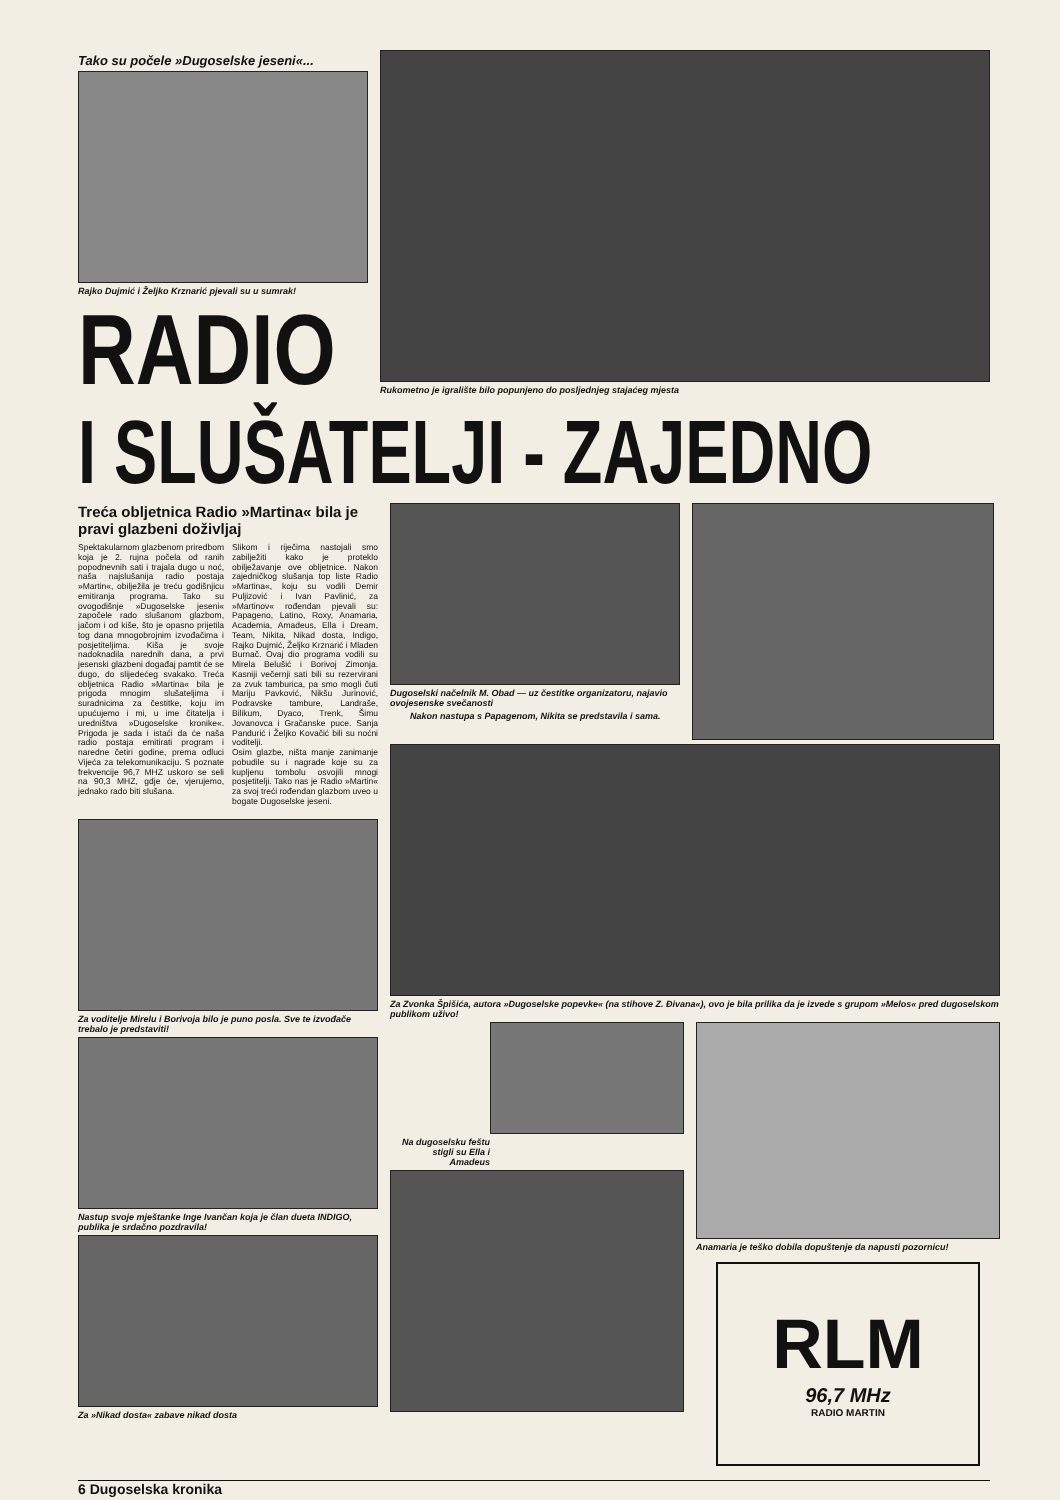Tako su počele »Dugoselske jeseni«...
Rajko Dujmić i Željko Krznarić pjevali su u sumrak!
RADIO
Rukometno je igralište bilo popunjeno do posljednjeg stajaćeg mjesta
I SLUŠATELJI - ZAJEDNO
Treća obljetnica Radio »Martina« bila je pravi glazbeni doživljaj
Spektakularnom glazbenom priredbom koja je 2. rujna počela od ranih popodnevnih sati i trajala dugo u noć, naša najslušanija radio postaja »Martin«, obilježila je treću godišnjicu emitiranja programa. Tako su ovogodišnje »Dugoselske jeseni« započele rado slušanom glazbom, jačom i od kiše, što je opasno prijetila tog dana mnogobrojnim izvođačima i posjetiteljima. Kiša je svoje nadoknadila narednih dana, a prvi jesenski glazbeni događaj pamtit će se dugo, do slijedećeg svakako. Treća obljetnica Radio »Martina« bila je prigoda mnogim slušateljima i suradnicima za čestitke, koju im upućujemo i mi, u ime čitatelja i uredništva »Dugoselske kronike«. Prigoda je sada i istaći da će naša radio postaja emitirati program i naredne četiri godine, prema odluci Vijeća za telekomunikaciju. S poznate frekvencije 96,7 MHZ uskoro se seli na 90,3 MHZ, gdje će, vjerujemo, jednako rado biti slušana.
Slikom i riječima nastojali smo zabilježiti kako je proteklo obilježavanje ove obljetnice. Nakon zajedničkog slušanja top liste Radio »Martina«, koju su vodili Demir Puljizović i Ivan Pavlinić, za »Martinov« rođendan pjevali su: Papageno, Latino, Roxy, Anamaria, Academia, Amadeus, Ella i Dream, Team, Nikita, Nikad dosta, Indigo, Rajko Dujmić, Željko Krznarić i Mladen Burnač. Ovaj dio programa vodili su Mirela Belušić i Borivoj Zimonja. Kasniji večernji sati bili su rezervirani za zvuk tamburica, pa smo mogli čuti Mariju Pavković, Nikšu Jurinović, Podravske tambure, Landraše, Bilikum, Dyaco, Trenk, Šimu Jovanovca i Gračanske puce. Sanja Pandurić i Željko Kovačić bili su noćni voditelji.
Osim glazbe, ništa manje zanimanje pobudile su i nagrade koje su za kupljenu tombolu osvojili mnogi posjetitelji. Tako nas je Radio »Martin« za svoj treći rođendan glazbom uveo u bogate Dugoselske jeseni.
Za voditelje Mirelu i Borivoja bilo je puno posla. Sve te izvođače trebalo je predstaviti!
Nastup svoje mještanke Inge Ivančan koja je član dueta INDIGO, publika je srdačno pozdravila!
Za »Nikad dosta« zabave nikad dosta
Dugoselski načelnik M. Obad — uz čestitke organizatoru, najavio ovojesenske svečanosti
Nakon nastupa s Papagenom, Nikita se predstavila i sama.
Za Zvonka Špišića, autora »Dugoselske popevke« (na stihove Z. Đivana«), ovo je bila prilika da je izvede s grupom »Melos« pred dugoselskom publikom uživo!
Na dugoselsku feštu stigli su Ella i Amadeus
Anamaria je teško dobila dopuštenje da napusti pozornicu!
RLM
96,7 MHz
RADIO MARTIN
6 Dugoselska kronika